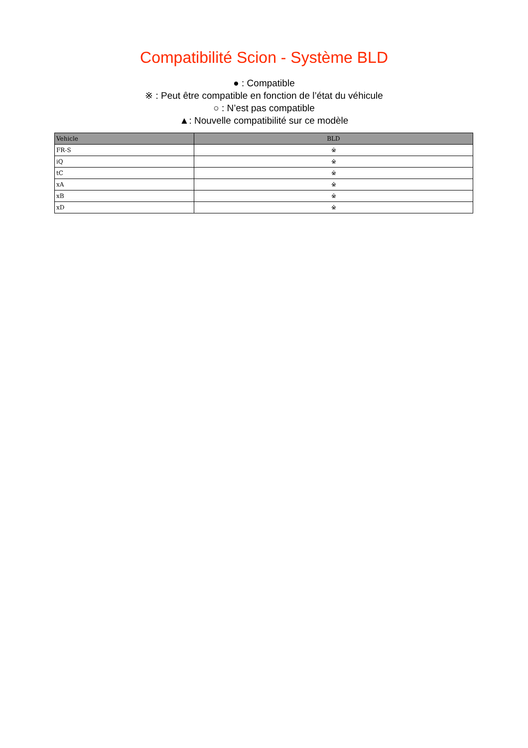Compatibilité Scion - Système BLD
● : Compatible
※ : Peut être compatible en fonction de l’état du véhicule
○ : N’est pas compatible
▲: Nouvelle compatibilité sur ce modèle
| Vehicle | BLD |
| --- | --- |
| FR-S | ※ |
| iQ | ※ |
| tC | ※ |
| xA | ※ |
| xB | ※ |
| xD | ※ |